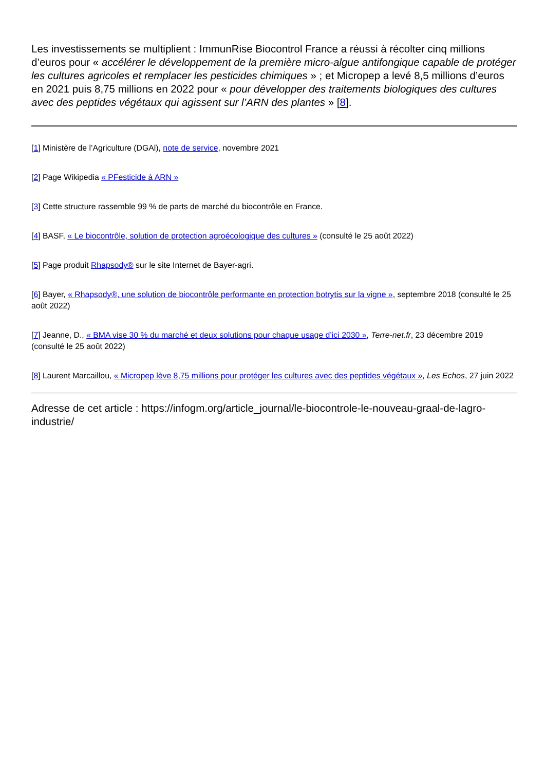Les investissements se multiplient : ImmunRise Biocontrol France a réussi à récolter cinq millions d’euros pour « accélérer le développement de la première micro-algue antifongique capable de protéger les cultures agricoles et remplacer les pesticides chimiques » ; et Micropep a levé 8,5 millions d’euros en 2021 puis 8,75 millions en 2022 pour « pour développer des traitements biologiques des cultures avec des peptides végétaux qui agissent sur l’ARN des plantes » [8].
[1] Ministère de l’Agriculture (DGAl), note de service, novembre 2021
[2] Page Wikipedia « PFesticide à ARN »
[3] Cette structure rassemble 99 % de parts de marché du biocontrôle en France.
[4] BASF, « Le biocontrôle, solution de protection agroécologique des cultures » (consulté le 25 août 2022)
[5] Page produit Rhapsody® sur le site Internet de Bayer-agri.
[6] Bayer, « Rhapsody®, une solution de biocontrôle performante en protection botrytis sur la vigne », septembre 2018 (consulté le 25 août 2022)
[7] Jeanne, D., « BMA vise 30 % du marché et deux solutions pour chaque usage d’ici 2030 », Terre-net.fr, 23 décembre 2019 (consulté le 25 août 2022)
[8] Laurent Marcaillou, « Micropep lève 8,75 millions pour protéger les cultures avec des peptides végétaux », Les Echos, 27 juin 2022
Adresse de cet article : https://infogm.org/article_journal/le-biocontrole-le-nouveau-graal-de-lagro-industrie/